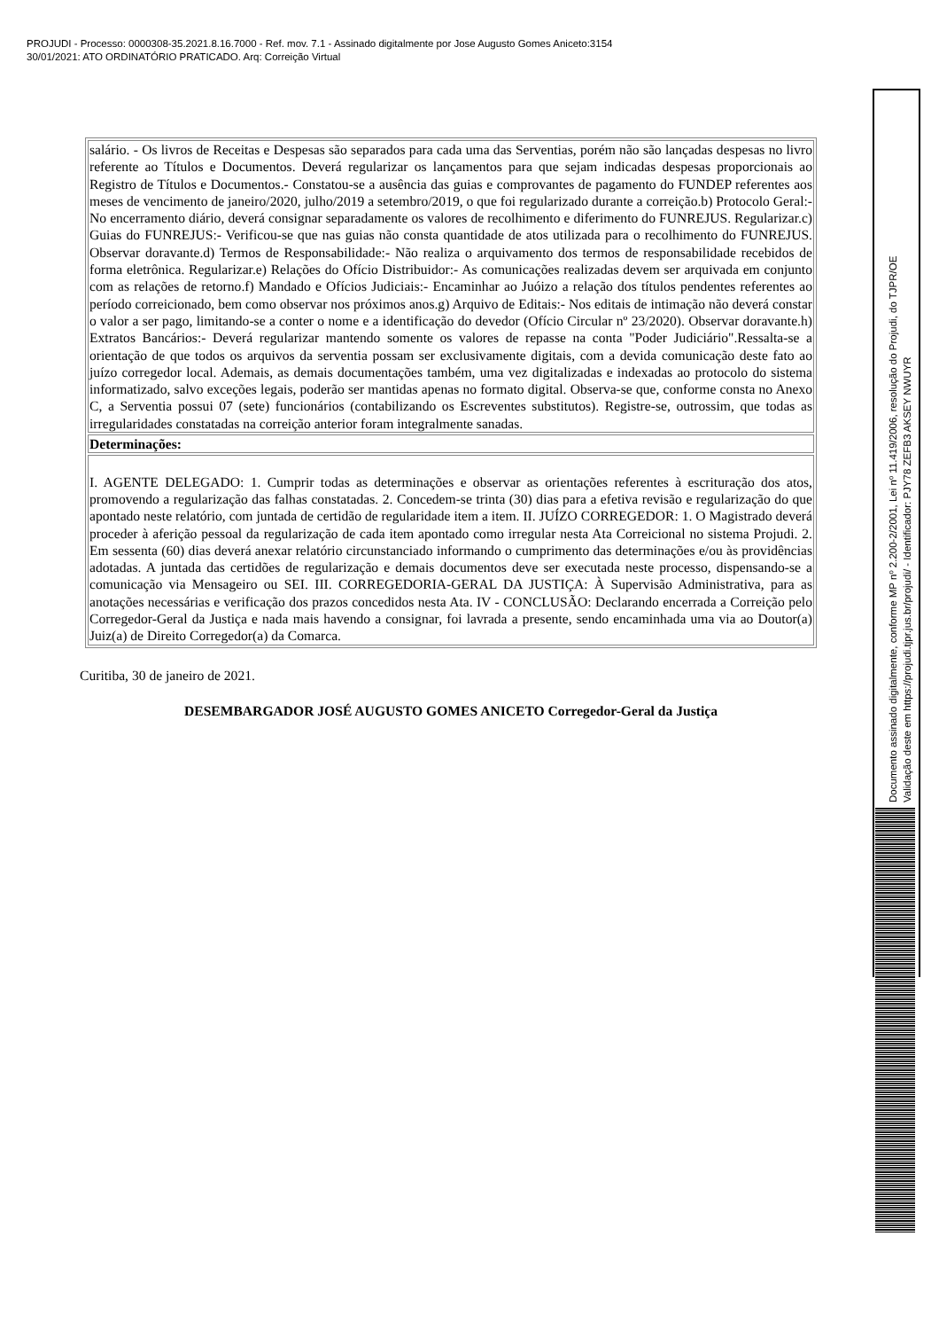PROJUDI - Processo: 0000308-35.2021.8.16.7000 - Ref. mov. 7.1 - Assinado digitalmente por Jose Augusto Gomes Aniceto:3154
30/01/2021: ATO ORDINATÓRIO PRATICADO. Arq: Correição Virtual
| salário. - Os livros de Receitas e Despesas são separados para cada uma das Serventias, porém não são lançadas despesas no livro referente ao Títulos e Documentos. Deverá regularizar os lançamentos para que sejam indicadas despesas proporcionais ao Registro de Títulos e Documentos.- Constatou-se a ausência das guias e comprovantes de pagamento do FUNDEP referentes aos meses de vencimento de janeiro/2020, julho/2019 a setembro/2019, o que foi regularizado durante a correição.b) Protocolo Geral:- No encerramento diário, deverá consignar separadamente os valores de recolhimento e diferimento do FUNREJUS. Regularizar.c) Guias do FUNREJUS:- Verificou-se que nas guias não consta quantidade de atos utilizada para o recolhimento do FUNREJUS. Observar doravante.d) Termos de Responsabilidade:- Não realiza o arquivamento dos termos de responsabilidade recebidos de forma eletrônica. Regularizar.e) Relações do Ofício Distribuidor:- As comunicações realizadas devem ser arquivada em conjunto com as relações de retorno.f) Mandado e Ofícios Judiciais:- Encaminhar ao Juóizo a relação dos títulos pendentes referentes ao período correicionado, bem como observar nos próximos anos.g) Arquivo de Editais:- Nos editais de intimação não deverá constar o valor a ser pago, limitando-se a conter o nome e a identificação do devedor (Ofício Circular nº 23/2020). Observar doravante.h) Extratos Bancários:- Deverá regularizar mantendo somente os valores de repasse na conta "Poder Judiciário".Ressalta-se a orientação de que todos os arquivos da serventia possam ser exclusivamente digitais, com a devida comunicação deste fato ao juízo corregedor local. Ademais, as demais documentações também, uma vez digitalizadas e indexadas ao protocolo do sistema informatizado, salvo exceções legais, poderão ser mantidas apenas no formato digital. Observa-se que, conforme consta no Anexo C, a Serventia possui 07 (sete) funcionários (contabilizando os Escreventes substitutos). Registre-se, outrossim, que todas as irregularidades constatadas na correição anterior foram integralmente sanadas. |
| Determinações: |
| I. AGENTE DELEGADO: 1. Cumprir todas as determinações e observar as orientações referentes à escrituração dos atos, promovendo a regularização das falhas constatadas. 2. Concedem-se trinta (30) dias para a efetiva revisão e regularização do que apontado neste relatório, com juntada de certidão de regularidade item a item. II. JUÍZO CORREGEDOR: 1. O Magistrado deverá proceder à aferição pessoal da regularização de cada item apontado como irregular nesta Ata Correicional no sistema Projudi. 2. Em sessenta (60) dias deverá anexar relatório circunstanciado informando o cumprimento das determinações e/ou às providências adotadas. A juntada das certidões de regularização e demais documentos deve ser executada neste processo, dispensando-se a comunicação via Mensageiro ou SEI. III. CORREGEDORIA-GERAL DA JUSTIÇA: À Supervisão Administrativa, para as anotações necessárias e verificação dos prazos concedidos nesta Ata. IV - CONCLUSÃO: Declarando encerrada a Correição pelo Corregedor-Geral da Justiça e nada mais havendo a consignar, foi lavrada a presente, sendo encaminhada uma via ao Doutor(a) Juiz(a) de Direito Corregedor(a) da Comarca. |
Curitiba, 30 de janeiro de 2021.
DESEMBARGADOR JOSÉ AUGUSTO GOMES ANICETO Corregedor-Geral da Justiça
Documento assinado digitalmente, conforme MP nº 2.200-2/2001, Lei nº 11.419/2006, resolução do Projudi, do TJPR/OE
Validação deste em https://projudi.tjpr.jus.br/projudi/ - Identificador: PJY78 ZEFB3 AKSEY NWUYR